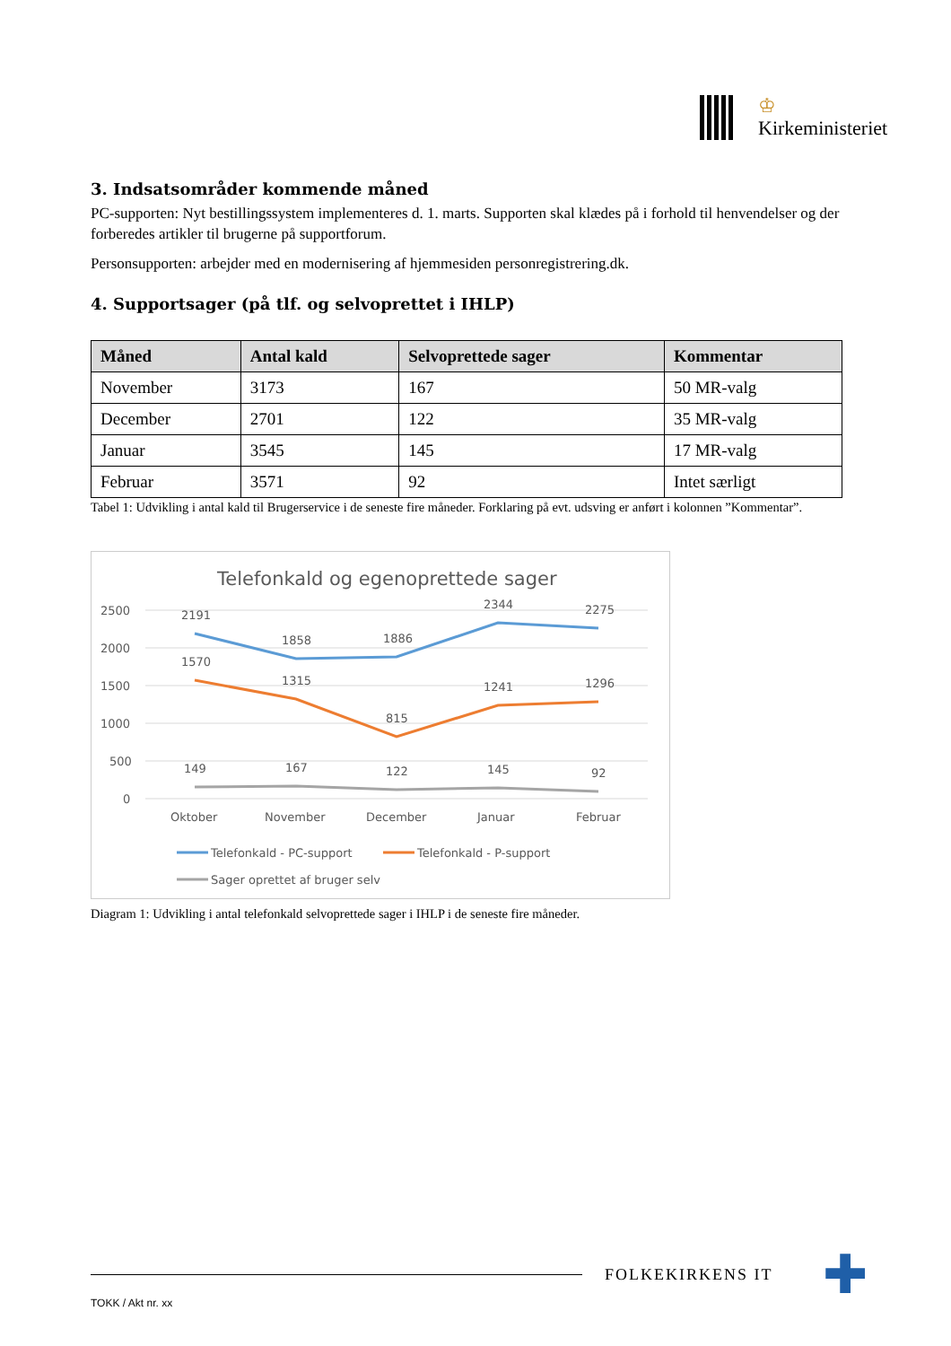♔
Kirkeministeriet
3. Indsatsområder kommende måned
PC-supporten: Nyt bestillingssystem implementeres d. 1. marts. Supporten skal klædes på i forhold til henvendelser og der forberedes artikler til brugerne på supportforum.
Personsupporten: arbejder med en modernisering af hjemmesiden personregistrering.dk.
4. Supportsager (på tlf. og selvoprettet i IHLP)
| Måned | Antal kald | Selvoprettede sager | Kommentar |
| --- | --- | --- | --- |
| November | 3173 | 167 | 50 MR-valg |
| December | 2701 | 122 | 35 MR-valg |
| Januar | 3545 | 145 | 17 MR-valg |
| Februar | 3571 | 92 | Intet særligt |
Tabel 1: Udvikling i antal kald til Brugerservice i de seneste fire måneder. Forklaring på evt. udsving er anført i kolonnen ”Kommentar”.
Telefonkald og egenoprettede sager
2500
2000
1500
1000
500
0
2191
1858
1886
2344
2275
1570
1315
815
1241
1296
149
167
122
145
92
Oktober
November
December
Januar
Februar
Telefonkald - PC-support
Telefonkald - P-support
Sager oprettet af bruger selv
Diagram 1: Udvikling i antal telefonkald selvoprettede sager i IHLP i de seneste fire måneder.
FOLKEKIRKENS IT
✚
TOKK / Akt nr. xx